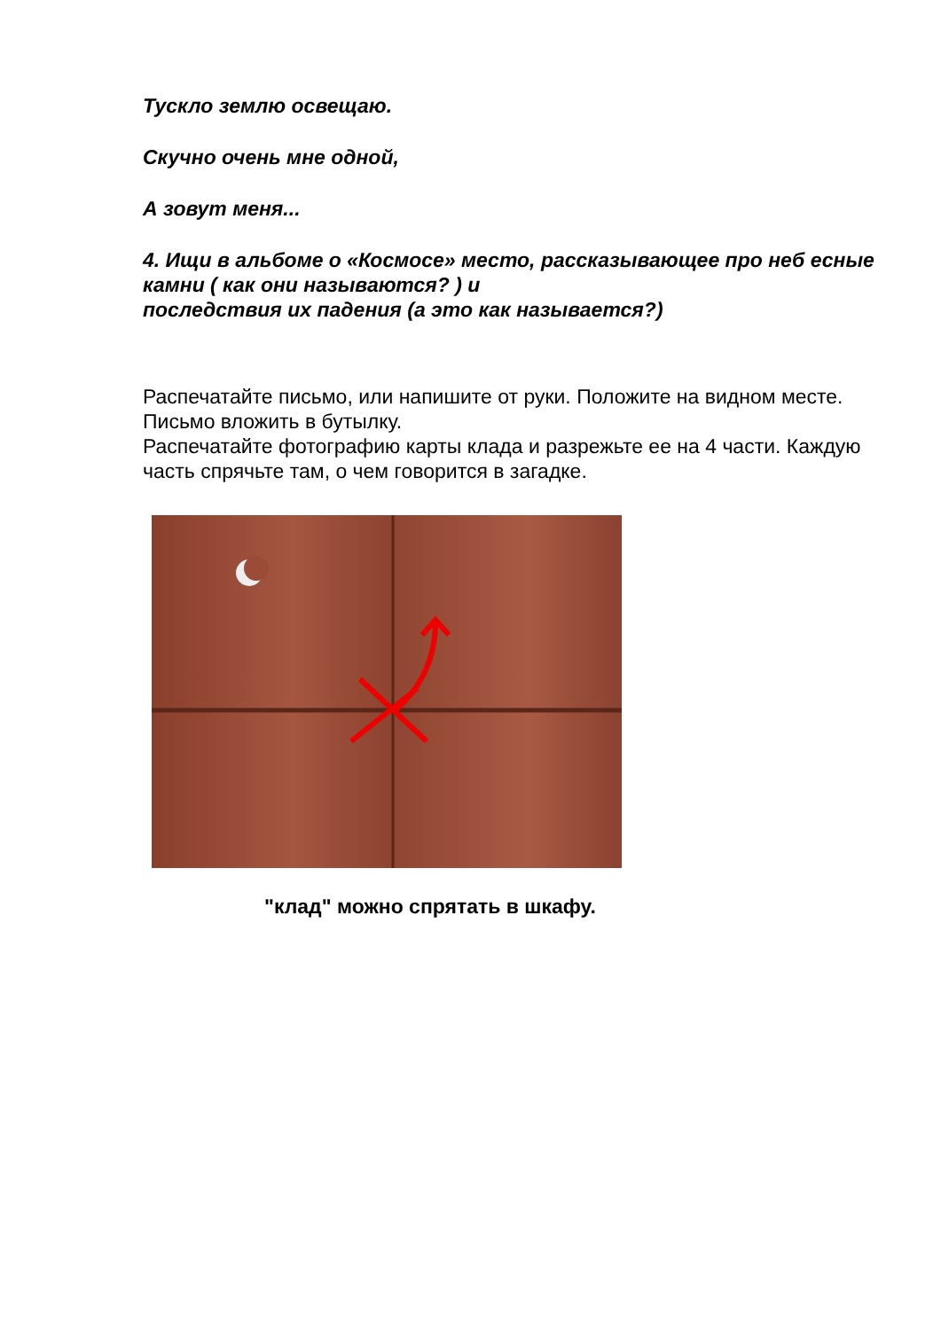Тускло землю освещаю.
Скучно очень мне одной,
А зовут меня...
4. Ищи в альбоме о «Космосе» место, рассказывающее про неб есные камни ( как они называются? ) и
последствия их падения (а это как называется?)
Распечатайте письмо, или напишите от руки. Положите на видном месте. Письмо вложить в бутылку.
Распечатайте фотографию карты клада и разрежьте ее на 4 части. Каждую часть спрячьте там, о чем говорится в загадке.
"клад" можно спрятать в шкафу.